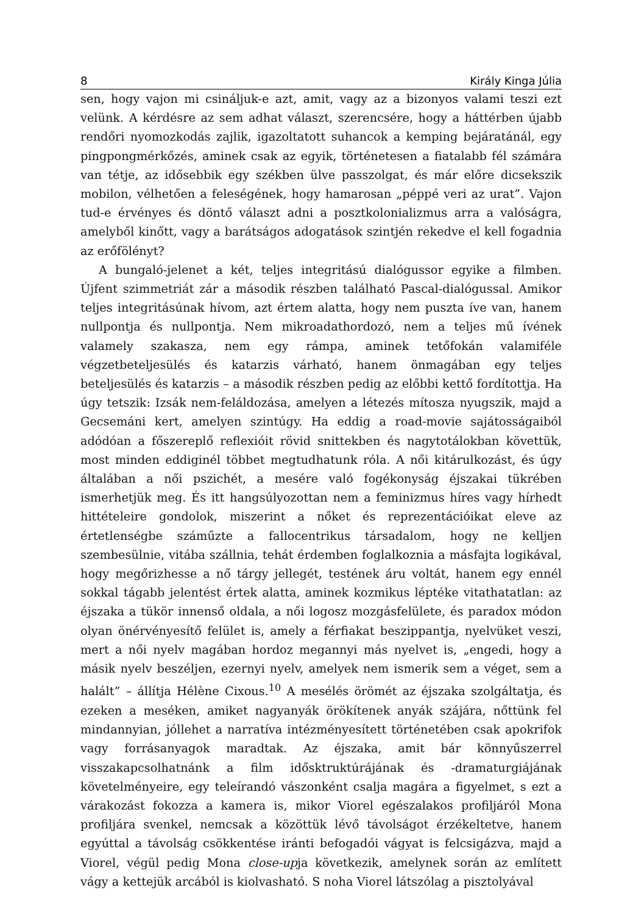8 Király Kinga Júlia
sen, hogy vajon mi csináljuk-e azt, amit, vagy az a bizonyos valami teszi ezt velünk. A kérdésre az sem adhat választ, szerencsére, hogy a háttérben újabb rendőri nyomozkodás zajlik, igazoltatott suhancok a kemping bejáratánál, egy pingpongmérkőzés, aminek csak az egyik, történetesen a fiatalabb fél számára van tétje, az idősebbik egy székben ülve passzolgat, és már előre dicsekszik mobilon, vélhetően a feleségének, hogy hamarosan „péppé veri az urat”. Vajon tud-e érvényes és döntő választ adni a posztkolonializmus arra a valóságra, amelyből kinőtt, vagy a barátságos adogatások szintjén rekedve el kell fogadnia az erőfölényt?
A bungaló-jelenet a két, teljes integritású dialógussor egyike a filmben. Újfent szimmetriát zár a második részben található Pascal-dialógussal. Amikor teljes integritásúnak hívom, azt értem alatta, hogy nem puszta íve van, hanem nullpontja és nullpontja. Nem mikroadathordozó, nem a teljes mű ívének valamely szakasza, nem egy rámpa, aminek tetőfokán valamiféle végzetbeteljesülés és katarzis várható, hanem önmagában egy teljes beteljesülés és katarzis – a második részben pedig az előbbi kettő fordítottja. Ha úgy tetszik: Izsák nem-feláldozása, amelyen a létezés mítosza nyugszik, majd a Gecsemáni kert, amelyen szintúgy. Ha eddig a road-movie sajátosságaiból adódóan a főszereplő reflexióit rövid snittekben és nagytotálokban követtük, most minden eddiginél többet megtudhatunk róla. A női kitárulkozást, és úgy általában a női pszichét, a mesére való fogékonyság éjszakai tükrében ismerhetjük meg. És itt hangsúlyozottan nem a feminizmus híres vagy hírhedt hittételeire gondolok, miszerint a nőket és reprezentációikat eleve az értetlenségbe száműzte a fallocentrikus társadalom, hogy ne kelljen szembesülnie, vitába szállnia, tehát érdemben foglalkoznia a másfajta logikával, hogy megőrizhesse a nő tárgy jellegét, testének áru voltát, hanem egy ennél sokkal tágabb jelentést értek alatta, aminek kozmikus léptéke vitathatatlan: az éjszaka a tükör innenső oldala, a női logosz mozgásfelülete, és paradox módon olyan önérvényesítő felület is, amely a férfiakat beszippantja, nyelvüket veszi, mert a női nyelv magában hordoz megannyi más nyelvet is, „engedi, hogy a másik nyelv beszéljen, ezernyi nyelv, amelyek nem ismerik sem a véget, sem a halált” – állítja Hélène Cixous.<sup>10</sup> A mesélés örömét az éjszaka szolgáltatja, és ezeken a meséken, amiket nagyanyák örökítenek anyák szájára, nőttünk fel mindannyian, jóllehet a narratíva intézményesített történetében csak apokrifok vagy forrásanyagok maradtak. Az éjszaka, amit bár könnyűszerrel visszakapcsolhatnánk a film idősktruktúrájának és -dramaturgiájának követelményeire, egy teleírandó vászonként csalja magára a figyelmet, s ezt a várakozást fokozza a kamera is, mikor Viorel egészalakos profiljáról Mona profiljára svenkel, nemcsak a közöttük lévő távolságot érzékeltetve, hanem egyúttal a távolság csökkentése iránti befogadói vágyat is felcsigázva, majd a Viorel, végül pedig Mona close-upja következik, amelynek során az említett vágy a kettejük arcából is kiolvasható. S noha Viorel látszólag a pisztolyával